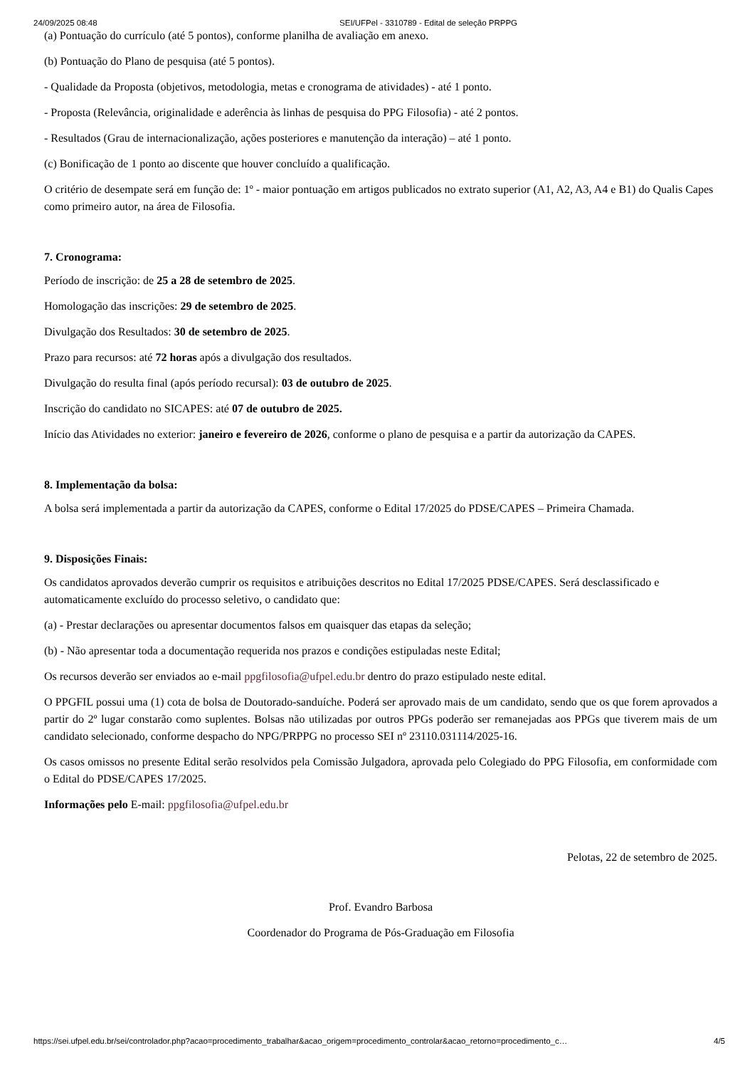24/09/2025 08:48 SEI/UFPel - 3310789 - Edital de seleção PRPPG
(a) Pontuação do currículo (até 5 pontos), conforme planilha de avaliação em anexo.
(b) Pontuação do Plano de pesquisa (até 5 pontos).
- Qualidade da Proposta (objetivos, metodologia, metas e cronograma de atividades) - até 1 ponto.
- Proposta (Relevância, originalidade e aderência às linhas de pesquisa do PPG Filosofia) - até 2 pontos.
- Resultados (Grau de internacionalização, ações posteriores e manutenção da interação) – até 1 ponto.
(c) Bonificação de 1 ponto ao discente que houver concluído a qualificação.
O critério de desempate será em função de: 1º - maior pontuação em artigos publicados no extrato superior (A1, A2, A3, A4 e B1) do Qualis Capes como primeiro autor, na área de Filosofia.
7. Cronograma:
Período de inscrição: de 25 a 28 de setembro de 2025.
Homologação das inscrições: 29 de setembro de 2025.
Divulgação dos Resultados: 30 de setembro de 2025.
Prazo para recursos: até 72 horas após a divulgação dos resultados.
Divulgação do resulta final (após período recursal): 03 de outubro de 2025.
Inscrição do candidato no SICAPES: até 07 de outubro de 2025.
Início das Atividades no exterior: janeiro e fevereiro de 2026, conforme o plano de pesquisa e a partir da autorização da CAPES.
8. Implementação da bolsa:
A bolsa será implementada a partir da autorização da CAPES, conforme o Edital 17/2025 do PDSE/CAPES – Primeira Chamada.
9. Disposições Finais:
Os candidatos aprovados deverão cumprir os requisitos e atribuições descritos no Edital 17/2025 PDSE/CAPES. Será desclassificado e automaticamente excluído do processo seletivo, o candidato que:
(a) - Prestar declarações ou apresentar documentos falsos em quaisquer das etapas da seleção;
(b) - Não apresentar toda a documentação requerida nos prazos e condições estipuladas neste Edital;
Os recursos deverão ser enviados ao e-mail ppgfilosofia@ufpel.edu.br dentro do prazo estipulado neste edital.
O PPGFIL possui uma (1) cota de bolsa de Doutorado-sanduíche. Poderá ser aprovado mais de um candidato, sendo que os que forem aprovados a partir do 2º lugar constarão como suplentes. Bolsas não utilizadas por outros PPGs poderão ser remanejadas aos PPGs que tiverem mais de um candidato selecionado, conforme despacho do NPG/PRPPG no processo SEI nº 23110.031114/2025-16.
Os casos omissos no presente Edital serão resolvidos pela Comissão Julgadora, aprovada pelo Colegiado do PPG Filosofia, em conformidade com o Edital do PDSE/CAPES 17/2025.
Informações pelo E-mail: ppgfilosofia@ufpel.edu.br
Pelotas, 22 de setembro de 2025.
Prof. Evandro Barbosa
Coordenador do Programa de Pós-Graduação em Filosofia
https://sei.ufpel.edu.br/sei/controlador.php?acao=procedimento_trabalhar&acao_origem=procedimento_controlar&acao_retorno=procedimento_c… 4/5